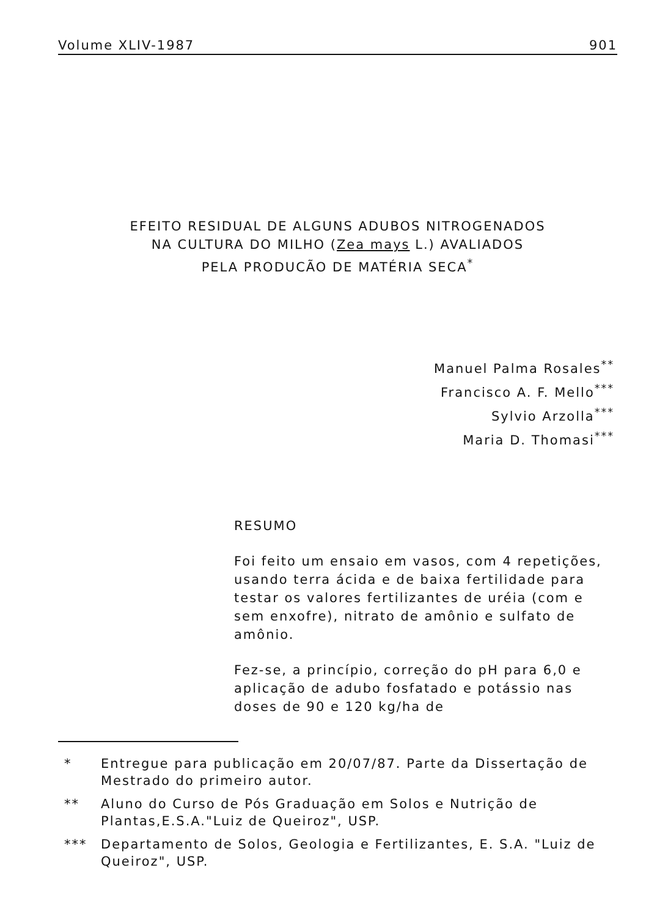Volume XLIV-1987 901
EFEITO RESIDUAL DE ALGUNS ADUBOS NITROGENADOS
NA CULTURA DO MILHO (Zea mays L.) AVALIADOS
PELA PRODUCÃO DE MATÉRIA SECA<sup>*</sup>
Manuel Palma Rosales<sup>**</sup>
Francisco A. F. Mello<sup>***</sup>
Sylvio Arzolla<sup>***</sup>
Maria D. Thomasi<sup>***</sup>
RESUMO
Foi feito um ensaio em vasos, com 4 repetições, usando terra ácida e de baixa fertilidade para testar os valores fertilizantes de uréia (com e sem enxofre), nitrato de amônio e sulfato de amônio.
Fez-se, a princípio, correção do pH para 6,0 e aplicação de adubo fosfatado e potássio nas doses de 90 e 120 kg/ha de
* Entregue para publicação em 20/07/87. Parte da Dissertação de Mestrado do primeiro autor.
** Aluno do Curso de Pós Graduação em Solos e Nutrição de Plantas,E.S.A."Luiz de Queiroz", USP.
*** Departamento de Solos, Geologia e Fertilizantes, E. S.A. "Luiz de Queiroz", USP.